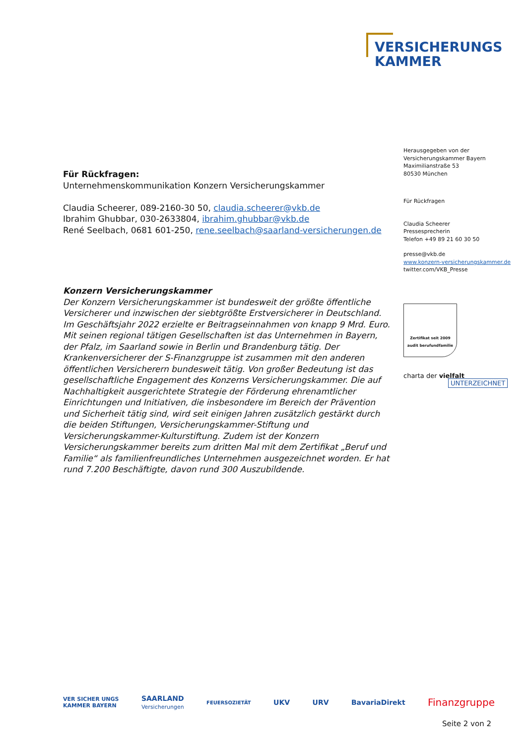VERSICHERUNGS
KAMMER
Herausgegeben von der
Versicherungskammer Bayern
Maximilianstraße 53
80530 München
Für Rückfragen
Claudia Scheerer
Pressesprecherin
Telefon +49 89 21 60 30 50
presse@vkb.de
www.konzern-versicherungskammer.de
twitter.com/VKB_Presse
Zertifikat seit 2009
audit berufundfamilie
charta der vielfalt
UNTERZEICHNET
Für Rückfragen:
Unternehmenskommunikation Konzern Versicherungskammer
Claudia Scheerer, 089-2160-30 50, claudia.scheerer@vkb.de
Ibrahim Ghubbar, 030-2633804, ibrahim.ghubbar@vkb.de
René Seelbach, 0681 601-250, rene.seelbach@saarland-versicherungen.de
Konzern Versicherungskammer
Der Konzern Versicherungskammer ist bundesweit der größte öffentliche Versicherer und inzwischen der siebtgrößte Erstversicherer in Deutschland. Im Geschäftsjahr 2022 erzielte er Beitragseinnahmen von knapp 9 Mrd. Euro. Mit seinen regional tätigen Gesellschaften ist das Unternehmen in Bayern, der Pfalz, im Saarland sowie in Berlin und Brandenburg tätig. Der Krankenversicherer der S-Finanzgruppe ist zusammen mit den anderen öffentlichen Versicherern bundesweit tätig. Von großer Bedeutung ist das gesellschaftliche Engagement des Konzerns Versicherungskammer. Die auf Nachhaltigkeit ausgerichtete Strategie der Förderung ehrenamtlicher Einrichtungen und Initiativen, die insbesondere im Bereich der Prävention und Sicherheit tätig sind, wird seit einigen Jahren zusätzlich gestärkt durch die beiden Stiftungen, Versicherungskammer-Stiftung und Versicherungskammer-Kulturstiftung. Zudem ist der Konzern Versicherungskammer bereits zum dritten Mal mit dem Zertifikat „Beruf und Familie“ als familienfreundliches Unternehmen ausgezeichnet worden. Er hat rund 7.200 Beschäftigte, davon rund 300 Auszubildende.
VER SICHER UNGS
KAMMER BAYERN SAARLAND
Versicherungen FEUERSOZIETÄT UKV URV BavariaDirekt Finanzgruppe
Seite 2 von 2